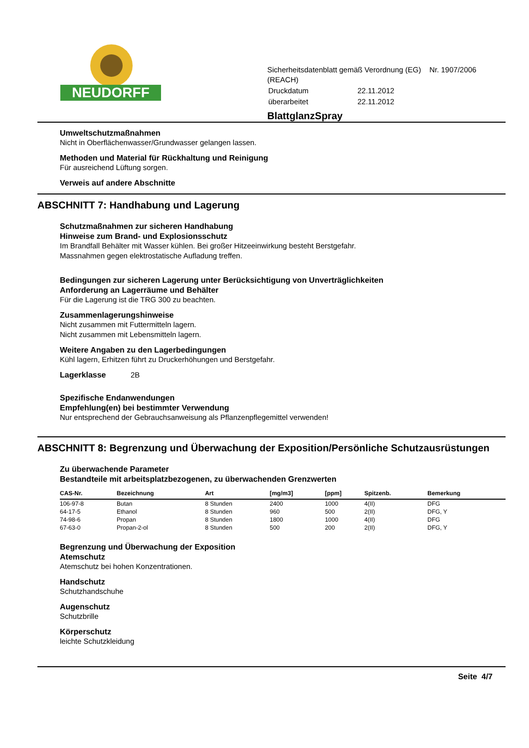NEUDORFF
Sicherheitsdatenblatt gemäß Verordnung (EG) Nr. 1907/2006
(REACH)
| Druckdatum | 22.11.2012 |
| überarbeitet | 22.11.2012 |
BlattglanzSpray
Umweltschutzmaßnahmen
Nicht in Oberflächenwasser/Grundwasser gelangen lassen.
Methoden und Material für Rückhaltung und Reinigung
Für ausreichend Lüftung sorgen.
Verweis auf andere Abschnitte
ABSCHNITT 7: Handhabung und Lagerung
Schutzmaßnahmen zur sicheren Handhabung
Hinweise zum Brand- und Explosionsschutz
Im Brandfall Behälter mit Wasser kühlen. Bei großer Hitzeeinwirkung besteht Berstgefahr.
Massnahmen gegen elektrostatische Aufladung treffen.
Bedingungen zur sicheren Lagerung unter Berücksichtigung von Unverträglichkeiten
Anforderung an Lagerräume und Behälter
Für die Lagerung ist die TRG 300 zu beachten.
Zusammenlagerungshinweise
Nicht zusammen mit Futtermitteln lagern.
Nicht zusammen mit Lebensmitteln lagern.
Weitere Angaben zu den Lagerbedingungen
Kühl lagern, Erhitzen führt zu Druckerhöhungen und Berstgefahr.
Lagerklasse 2B
Spezifische Endanwendungen
Empfehlung(en) bei bestimmter Verwendung
Nur entsprechend der Gebrauchsanweisung als Pflanzenpflegemittel verwenden!
ABSCHNITT 8: Begrenzung und Überwachung der Exposition/Persönliche Schutzausrüstungen
Zu überwachende Parameter
Bestandteile mit arbeitsplatzbezogenen, zu überwachenden Grenzwerten
| CAS-Nr. | Bezeichnung | Art | [mg/m3] | [ppm] | Spitzenb. | Bemerkung |
| --- | --- | --- | --- | --- | --- | --- |
| 106-97-8 | Butan | 8 Stunden | 2400 | 1000 | 4(II) | DFG |
| 64-17-5 | Ethanol | 8 Stunden | 960 | 500 | 2(II) | DFG, Y |
| 74-98-6 | Propan | 8 Stunden | 1800 | 1000 | 4(II) | DFG |
| 67-63-0 | Propan-2-ol | 8 Stunden | 500 | 200 | 2(II) | DFG, Y |
Begrenzung und Überwachung der Exposition
Atemschutz
Atemschutz bei hohen Konzentrationen.
Handschutz
Schutzhandschuhe
Augenschutz
Schutzbrille
Körperschutz
leichte Schutzkleidung
Seite 4/7